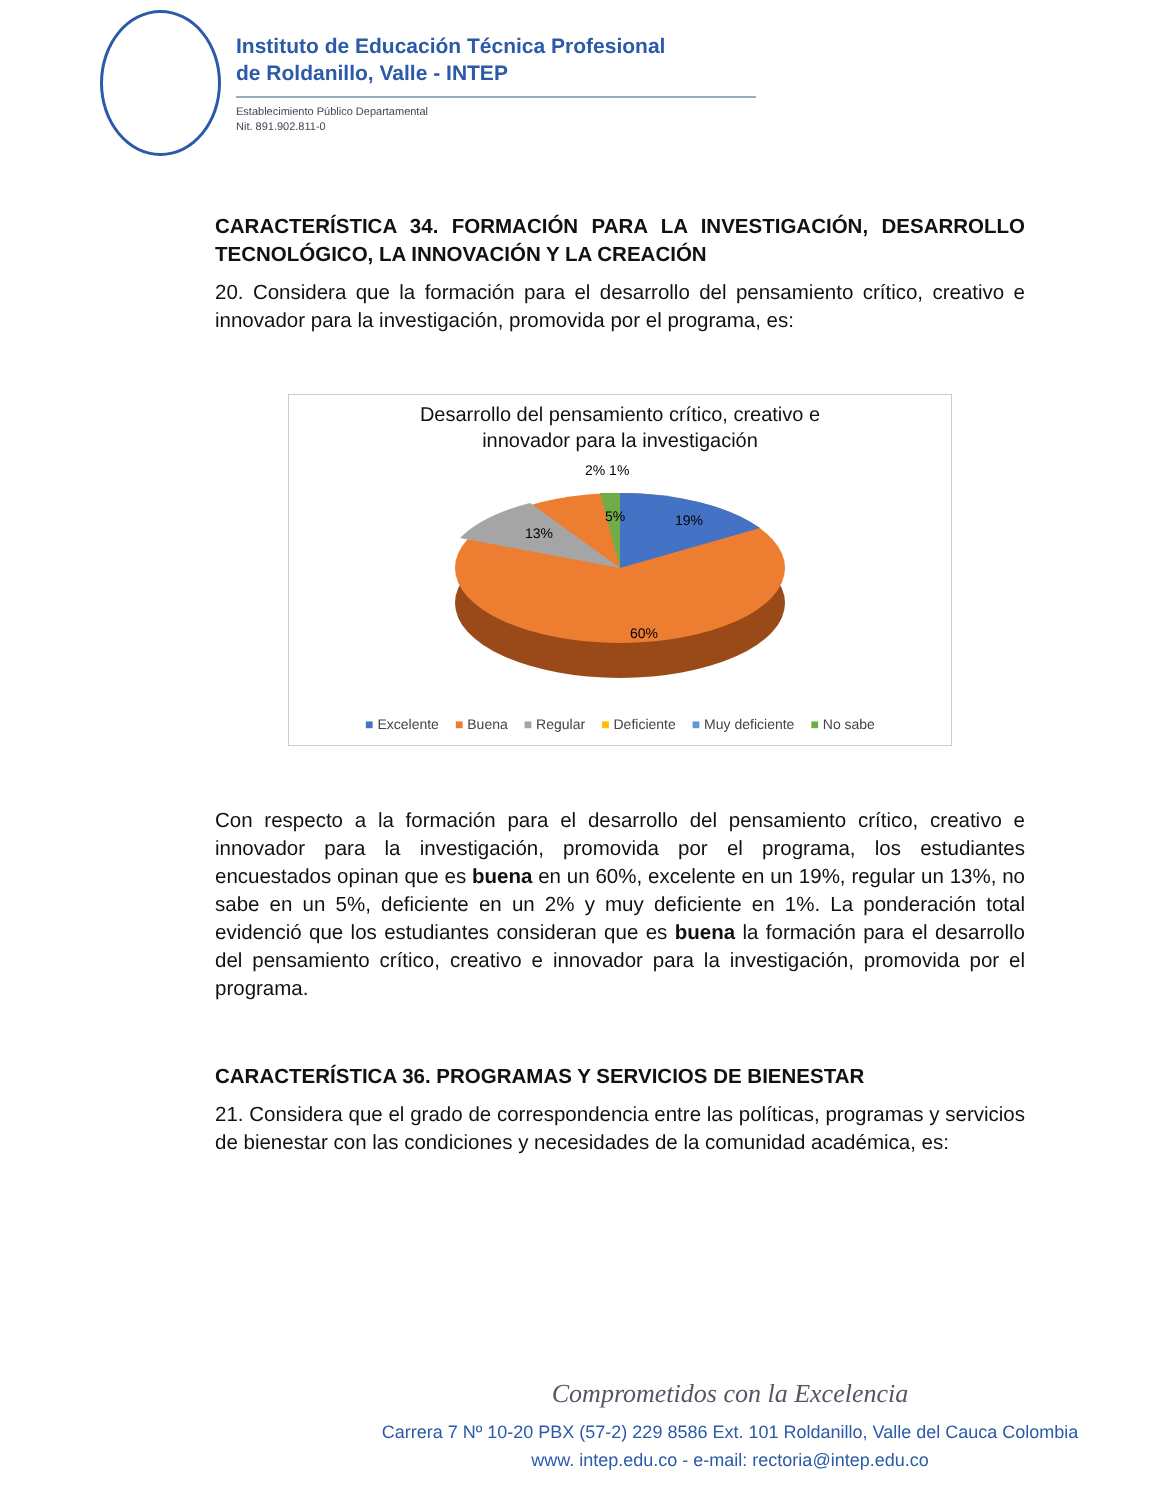Instituto de Educación Técnica Profesional
de Roldanillo, Valle - INTEP
Establecimiento Público Departamental
Nit. 891.902.811-0
CARACTERÍSTICA 34. FORMACIÓN PARA LA INVESTIGACIÓN, DESARROLLO TECNOLÓGICO, LA INNOVACIÓN Y LA CREACIÓN
20. Considera que la formación para el desarrollo del pensamiento crítico, creativo e innovador para la investigación, promovida por el programa, es:
Desarrollo del pensamiento crítico, creativo e
innovador para la investigación
2% 1%
5%
19%
13%
60%
■ Excelente ■ Buena ■ Regular ■ Deficiente ■ Muy deficiente ■ No sabe
Con respecto a la formación para el desarrollo del pensamiento crítico, creativo e innovador para la investigación, promovida por el programa, los estudiantes encuestados opinan que es buena en un 60%, excelente en un 19%, regular un 13%, no sabe en un 5%, deficiente en un 2% y muy deficiente en 1%. La ponderación total evidenció que los estudiantes consideran que es buena la formación para el desarrollo del pensamiento crítico, creativo e innovador para la investigación, promovida por el programa.
CARACTERÍSTICA 36. PROGRAMAS Y SERVICIOS DE BIENESTAR
21. Considera que el grado de correspondencia entre las políticas, programas y servicios de bienestar con las condiciones y necesidades de la comunidad académica, es:
Comprometidos con la Excelencia
Carrera 7 Nº 10-20 PBX (57-2) 229 8586 Ext. 101 Roldanillo, Valle del Cauca Colombia
www. intep.edu.co - e-mail: rectoria@intep.edu.co